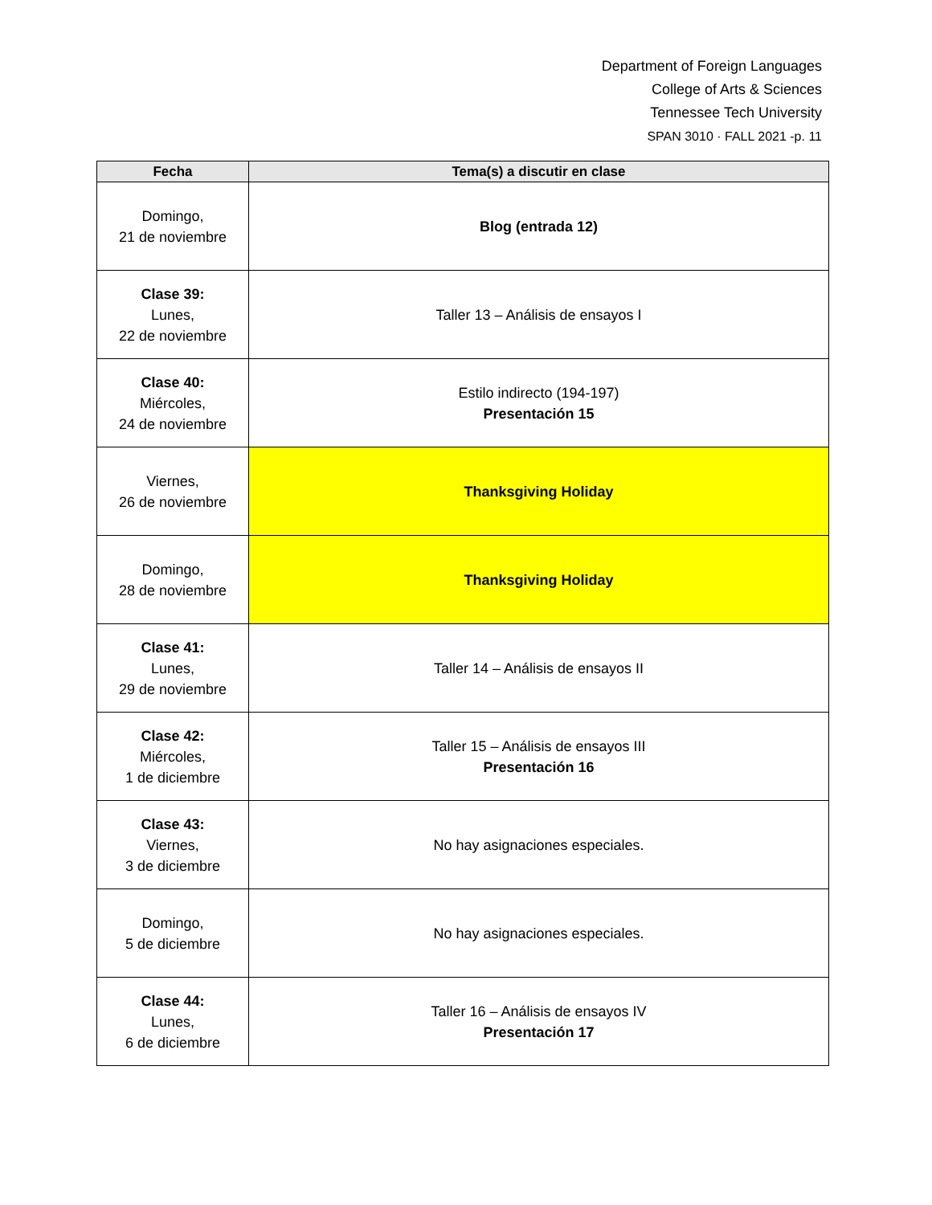Department of Foreign Languages
College of Arts & Sciences
Tennessee Tech University
SPAN 3010 · FALL 2021 -p. 11
| Fecha | Tema(s) a discutir en clase |
| --- | --- |
| Domingo, 21 de noviembre | Blog (entrada 12) |
| Clase 39: Lunes, 22 de noviembre | Taller 13 – Análisis de ensayos I |
| Clase 40: Miércoles, 24 de noviembre | Estilo indirecto (194-197) Presentación 15 |
| Viernes, 26 de noviembre | Thanksgiving Holiday |
| Domingo, 28 de noviembre | Thanksgiving Holiday |
| Clase 41: Lunes, 29 de noviembre | Taller 14 – Análisis de ensayos II |
| Clase 42: Miércoles, 1 de diciembre | Taller 15 – Análisis de ensayos III Presentación 16 |
| Clase 43: Viernes, 3 de diciembre | No hay asignaciones especiales. |
| Domingo, 5 de diciembre | No hay asignaciones especiales. |
| Clase 44: Lunes, 6 de diciembre | Taller 16 – Análisis de ensayos IV Presentación 17 |